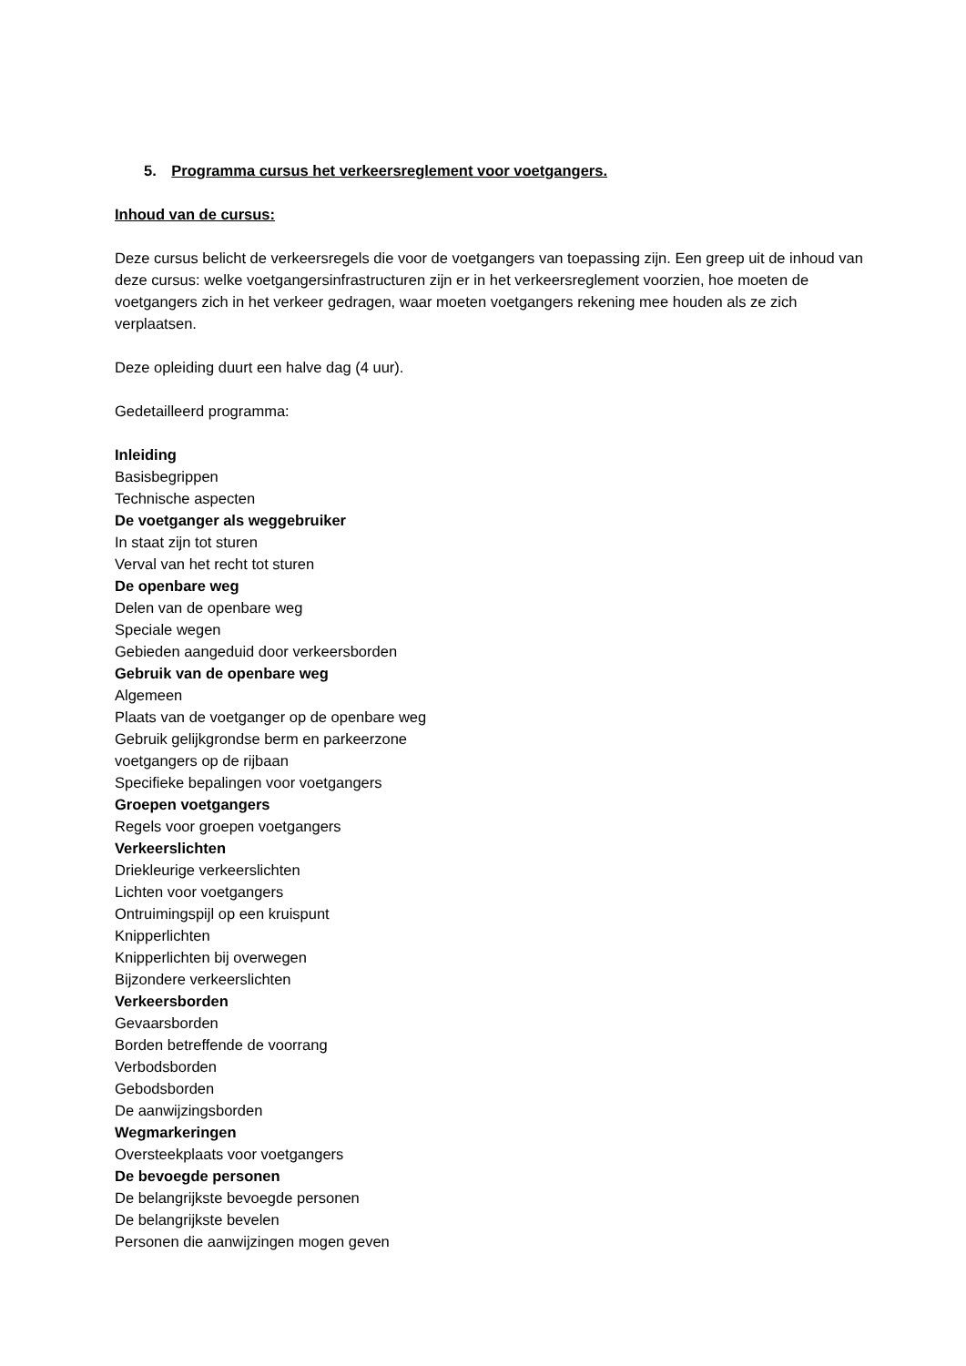5. Programma cursus het verkeersreglement voor voetgangers.
Inhoud van de cursus:
Deze cursus belicht de verkeersregels die voor de voetgangers van toepassing zijn. Een greep uit de inhoud van deze cursus: welke voetgangersinfrastructuren zijn er in het verkeersreglement voorzien, hoe moeten de voetgangers zich in het verkeer gedragen, waar moeten voetgangers rekening mee houden als ze zich verplaatsen.
Deze opleiding duurt een halve dag (4 uur).
Gedetailleerd programma:
Inleiding
Basisbegrippen
Technische aspecten
De voetganger als weggebruiker
In staat zijn tot sturen
Verval van het recht tot sturen
De openbare weg
Delen van de openbare weg
Speciale wegen
Gebieden aangeduid door verkeersborden
Gebruik van de openbare weg
Algemeen
Plaats van de voetganger op de openbare weg
Gebruik gelijkgrondse berm en parkeerzone
voetgangers op de rijbaan
Specifieke bepalingen voor voetgangers
Groepen voetgangers
Regels voor groepen voetgangers
Verkeerslichten
Driekleurige verkeerslichten
Lichten voor voetgangers
Ontruimingspijl op een kruispunt
Knipperlichten
Knipperlichten bij overwegen
Bijzondere verkeerslichten
Verkeersborden
Gevaarsborden
Borden betreffende de voorrang
Verbodsborden
Gebodsborden
De aanwijzingsborden
Wegmarkeringen
Oversteekplaats voor voetgangers
De bevoegde personen
De belangrijkste bevoegde personen
De belangrijkste bevelen
Personen die aanwijzingen mogen geven